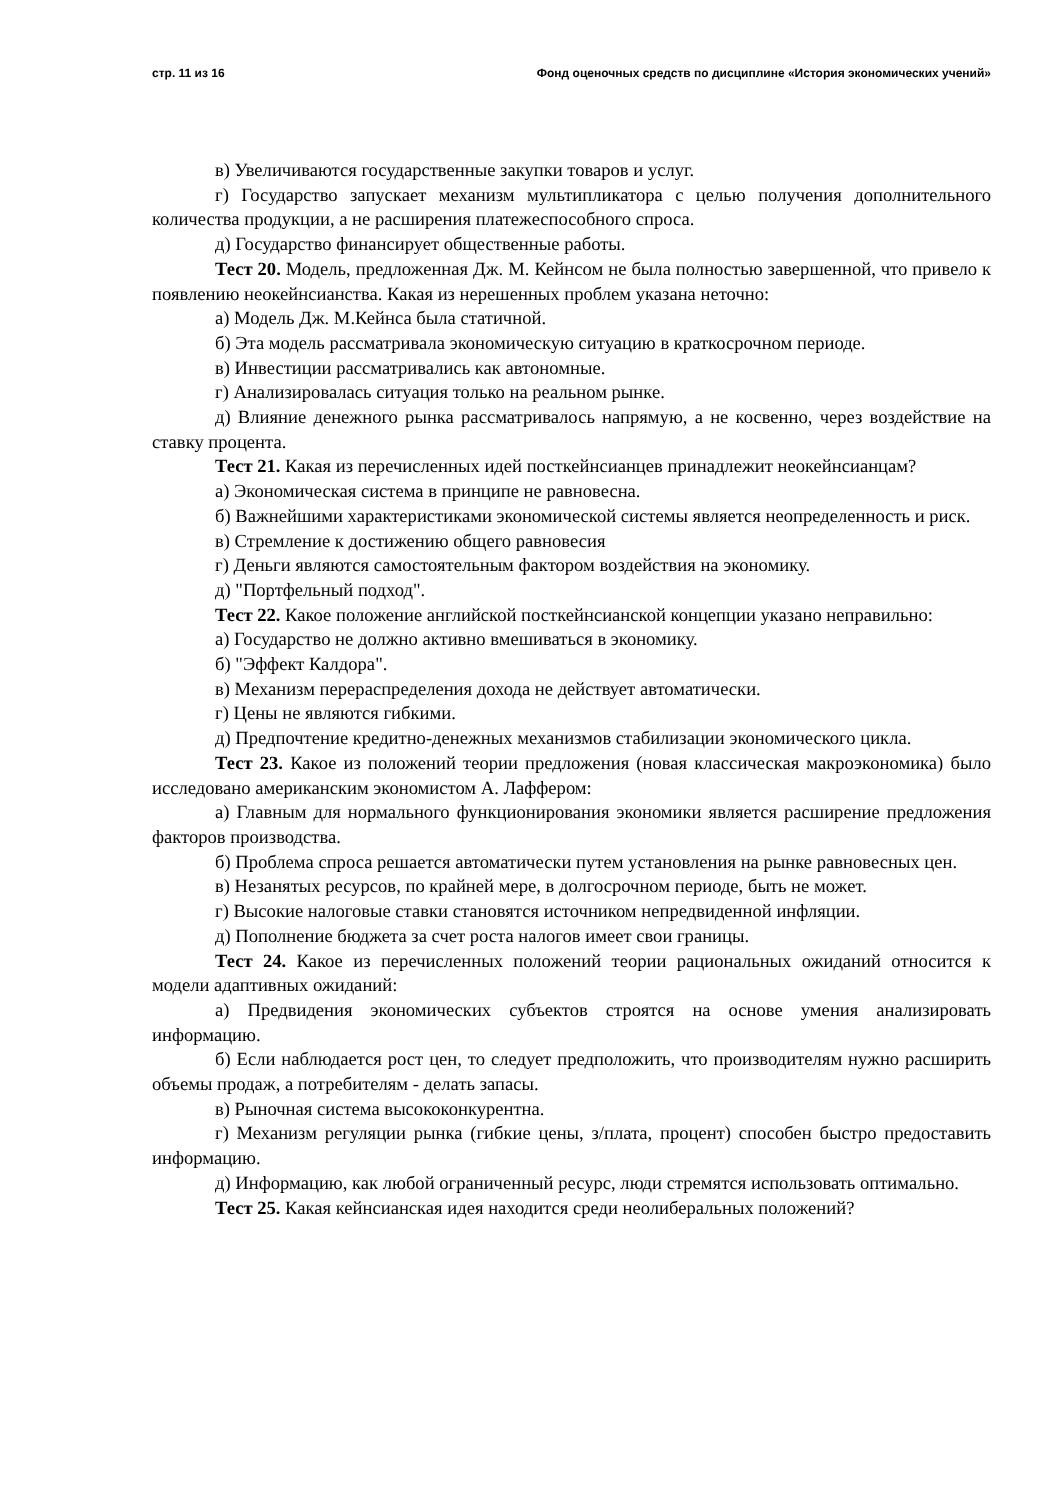стр. 11 из 16 Фонд оценочных средств по дисциплине «История экономических учений»
в) Увеличиваются государственные закупки товаров и услуг.
г) Государство запускает механизм мультипликатора с целью получения дополнительного количества продукции, а не расширения платежеспособного спроса.
д) Государство финансирует общественные работы.
Тест 20. Модель, предложенная Дж. М. Кейнсом не была полностью завершенной, что привело к появлению неокейнсианства. Какая из нерешенных проблем указана неточно:
а) Модель Дж. М.Кейнса была статичной.
б) Эта модель рассматривала экономическую ситуацию в краткосрочном периоде.
в) Инвестиции рассматривались как автономные.
г) Анализировалась ситуация только на реальном рынке.
д) Влияние денежного рынка рассматривалось напрямую, а не косвенно, через воздействие на ставку процента.
Тест 21. Какая из перечисленных идей посткейнсианцев принадлежит неокейнсианцам?
а) Экономическая система в принципе не равновесна.
б) Важнейшими характеристиками экономической системы является неопределенность и риск.
в) Стремление к достижению общего равновесия
г) Деньги являются самостоятельным фактором воздействия на экономику.
д) "Портфельный подход".
Тест 22. Какое положение английской посткейнсианской концепции указано неправильно:
а) Государство не должно активно вмешиваться в экономику.
б) "Эффект Калдора".
в) Механизм перераспределения дохода не действует автоматически.
г) Цены не являются гибкими.
д) Предпочтение кредитно-денежных механизмов стабилизации экономического цикла.
Тест 23. Какое из положений теории предложения (новая классическая макроэкономика) было исследовано американским экономистом А. Лаффером:
а) Главным для нормального функционирования экономики является расширение предложения факторов производства.
б) Проблема спроса решается автоматически путем установления на рынке равновесных цен.
в) Незанятых ресурсов, по крайней мере, в долгосрочном периоде, быть не может.
г) Высокие налоговые ставки становятся источником непредвиденной инфляции.
д) Пополнение бюджета за счет роста налогов имеет свои границы.
Тест 24. Какое из перечисленных положений теории рациональных ожиданий относится к модели адаптивных ожиданий:
а) Предвидения экономических субъектов строятся на основе умения анализировать информацию.
б) Если наблюдается рост цен, то следует предположить, что производителям нужно расширить объемы продаж, а потребителям - делать запасы.
в) Рыночная система высококонкурентна.
г) Механизм регуляции рынка (гибкие цены, з/плата, процент) способен быстро предоставить информацию.
д) Информацию, как любой ограниченный ресурс, люди стремятся использовать оптимально.
Тест 25. Какая кейнсианская идея находится среди неолиберальных положений?